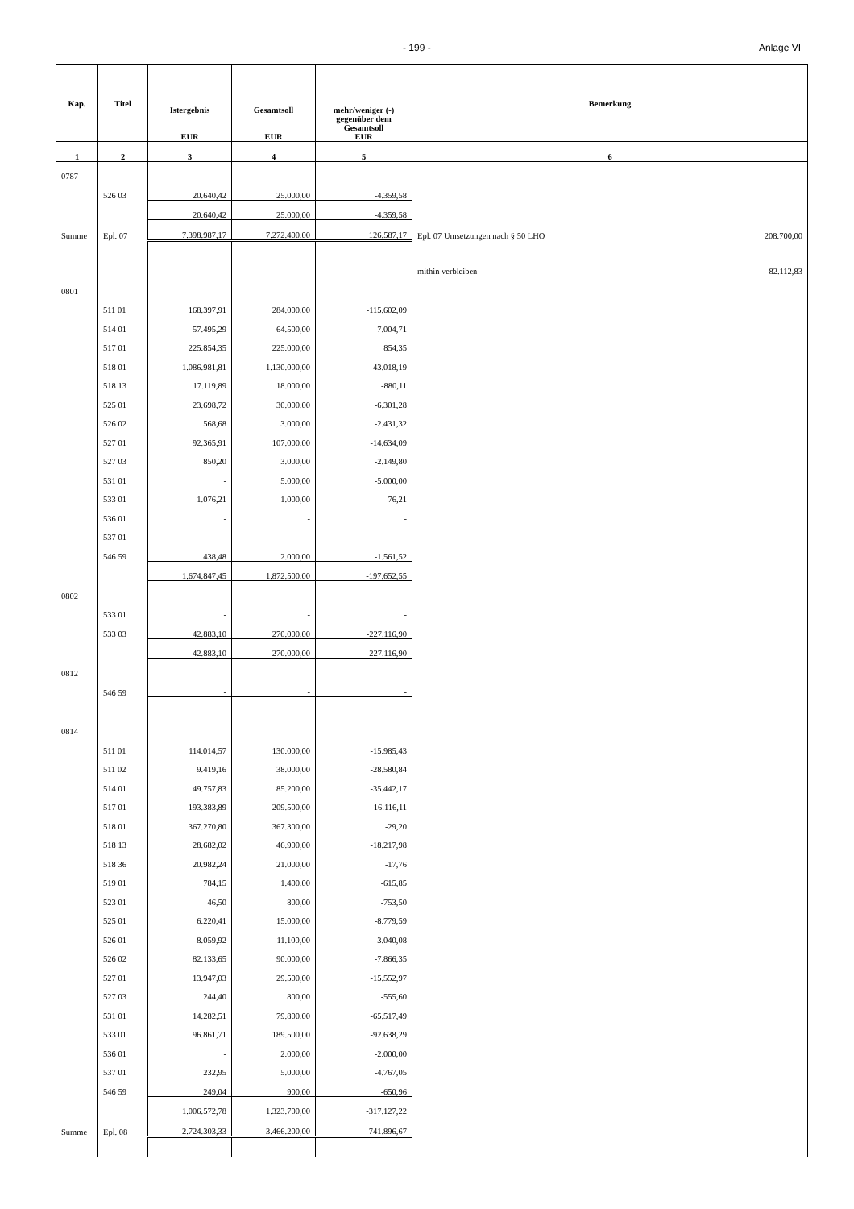- 199 - Anlage VI
| Kap. | Titel | Istergebnis EUR | Gesamtsoll EUR | mehr/weniger (-) gegenüber dem Gesamtsoll EUR | Bemerkung |
| --- | --- | --- | --- | --- | --- |
| 1 | 2 | 3 | 4 | 5 | 6 |
| 0787 | | | | | |
| | 526 03 | 20.640,42 | 25.000,00 | -4.359,58 | |
| | | 20.640,42 | 25.000,00 | -4.359,58 | |
| Summe | Epl. 07 | 7.398.987,17 | 7.272.400,00 | 126.587,17 | 208.700,00 Epl. 07 Umsetzungen nach § 50 LHO |
| | | | | | -82.112,83 mithin verbleiben |
| 0801 | | | | | |
| | 511 01 | 168.397,91 | 284.000,00 | -115.602,09 | |
| | 514 01 | 57.495,29 | 64.500,00 | -7.004,71 | |
| | 517 01 | 225.854,35 | 225.000,00 | 854,35 | |
| | 518 01 | 1.086.981,81 | 1.130.000,00 | -43.018,19 | |
| | 518 13 | 17.119,89 | 18.000,00 | -880,11 | |
| | 525 01 | 23.698,72 | 30.000,00 | -6.301,28 | |
| | 526 02 | 568,68 | 3.000,00 | -2.431,32 | |
| | 527 01 | 92.365,91 | 107.000,00 | -14.634,09 | |
| | 527 03 | 850,20 | 3.000,00 | -2.149,80 | |
| | 531 01 | - | 5.000,00 | -5.000,00 | |
| | 533 01 | 1.076,21 | 1.000,00 | 76,21 | |
| | 536 01 | - | - | - | |
| | 537 01 | - | - | - | |
| | 546 59 | 438,48 | 2.000,00 | -1.561,52 | |
| | | 1.674.847,45 | 1.872.500,00 | -197.652,55 | |
| 0802 | | | | | |
| | 533 01 | - | - | - | |
| | 533 03 | 42.883,10 | 270.000,00 | -227.116,90 | |
| | | 42.883,10 | 270.000,00 | -227.116,90 | |
| 0812 | | | | | |
| | 546 59 | - | - | - | |
| | | - | - | - | |
| 0814 | | | | | |
| | 511 01 | 114.014,57 | 130.000,00 | -15.985,43 | |
| | 511 02 | 9.419,16 | 38.000,00 | -28.580,84 | |
| | 514 01 | 49.757,83 | 85.200,00 | -35.442,17 | |
| | 517 01 | 193.383,89 | 209.500,00 | -16.116,11 | |
| | 518 01 | 367.270,80 | 367.300,00 | -29,20 | |
| | 518 13 | 28.682,02 | 46.900,00 | -18.217,98 | |
| | 518 36 | 20.982,24 | 21.000,00 | -17,76 | |
| | 519 01 | 784,15 | 1.400,00 | -615,85 | |
| | 523 01 | 46,50 | 800,00 | -753,50 | |
| | 525 01 | 6.220,41 | 15.000,00 | -8.779,59 | |
| | 526 01 | 8.059,92 | 11.100,00 | -3.040,08 | |
| | 526 02 | 82.133,65 | 90.000,00 | -7.866,35 | |
| | 527 01 | 13.947,03 | 29.500,00 | -15.552,97 | |
| | 527 03 | 244,40 | 800,00 | -555,60 | |
| | 531 01 | 14.282,51 | 79.800,00 | -65.517,49 | |
| | 533 01 | 96.861,71 | 189.500,00 | -92.638,29 | |
| | 536 01 | - | 2.000,00 | -2.000,00 | |
| | 537 01 | 232,95 | 5.000,00 | -4.767,05 | |
| | 546 59 | 249,04 | 900,00 | -650,96 | |
| | | 1.006.572,78 | 1.323.700,00 | -317.127,22 | |
| Summe | Epl. 08 | 2.724.303,33 | 3.466.200,00 | -741.896,67 | |